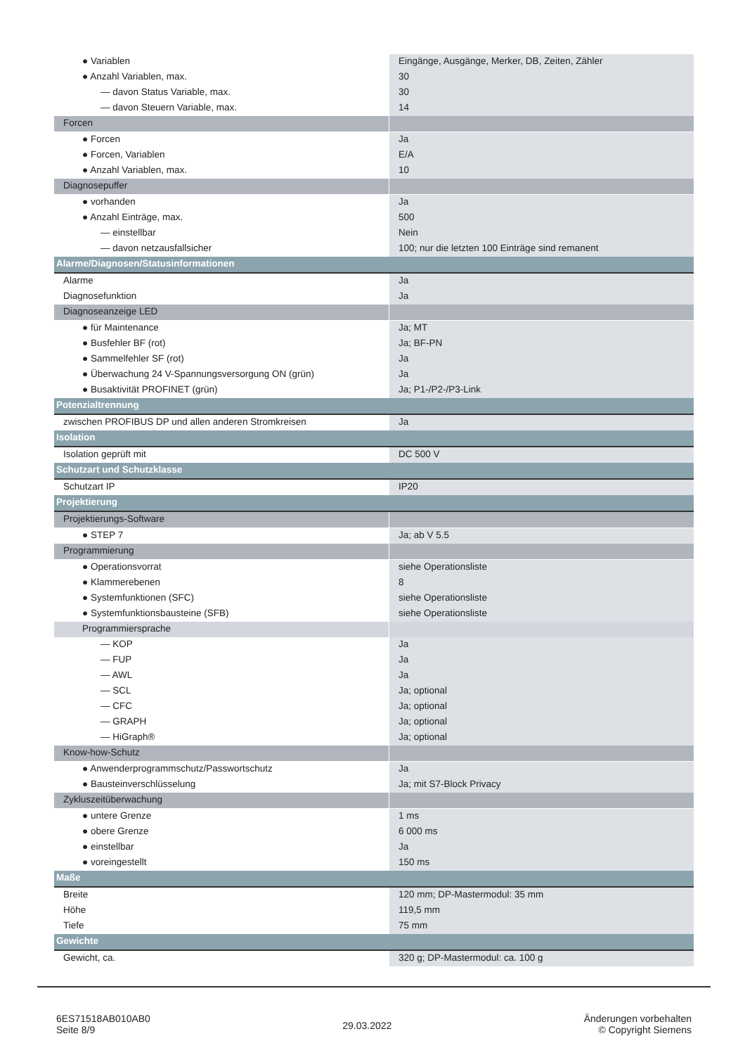| ● Variablen | Eingänge, Ausgänge, Merker, DB, Zeiten, Zähler |
| ● Anzahl Variablen, max. | 30 |
| — davon Status Variable, max. | 30 |
| — davon Steuern Variable, max. | 14 |
| Forcen | |
| ● Forcen | Ja |
| ● Forcen, Variablen | E/A |
| ● Anzahl Variablen, max. | 10 |
| Diagnosepuffer | |
| ● vorhanden | Ja |
| ● Anzahl Einträge, max. | 500 |
| — einstellbar | Nein |
| — davon netzausfallsicher | 100; nur die letzten 100 Einträge sind remanent |
| Alarme/Diagnosen/Statusinformationen | |
| Alarme | Ja |
| Diagnosefunktion | Ja |
| Diagnoseanzeige LED | |
| ● für Maintenance | Ja; MT |
| ● Busfehler BF (rot) | Ja; BF-PN |
| ● Sammelfehler SF (rot) | Ja |
| ● Überwachung 24 V-Spannungsversorgung ON (grün) | Ja |
| ● Busaktivität PROFINET (grün) | Ja; P1-/P2-/P3-Link |
| Potenzialtrennung | |
| zwischen PROFIBUS DP und allen anderen Stromkreisen | Ja |
| Isolation | |
| Isolation geprüft mit | DC 500 V |
| Schutzart und Schutzklasse | |
| Schutzart IP | IP20 |
| Projektierung | |
| Projektierungs-Software | |
| ● STEP 7 | Ja; ab V 5.5 |
| Programmierung | |
| ● Operationsvorrat | siehe Operationsliste |
| ● Klammerebenen | 8 |
| ● Systemfunktionen (SFC) | siehe Operationsliste |
| ● Systemfunktionsbausteine (SFB) | siehe Operationsliste |
| Programmiersprache | |
| — KOP | Ja |
| — FUP | Ja |
| — AWL | Ja |
| — SCL | Ja; optional |
| — CFC | Ja; optional |
| — GRAPH | Ja; optional |
| — HiGraph® | Ja; optional |
| Know-how-Schutz | |
| ● Anwenderprogrammschutz/Passwortschutz | Ja |
| ● Bausteinverschlüsselung | Ja; mit S7-Block Privacy |
| Zykluszeitüberwachung | |
| ● untere Grenze | 1 ms |
| ● obere Grenze | 6 000 ms |
| ● einstellbar | Ja |
| ● voreingestellt | 150 ms |
| Maße | |
| Breite | 120 mm; DP-Mastermodul: 35 mm |
| Höhe | 119,5 mm |
| Tiefe | 75 mm |
| Gewichte | |
| Gewicht, ca. | 320 g; DP-Mastermodul: ca. 100 g |
6ES71518AB010AB0
Seite 8/9
29.03.2022
Änderungen vorbehalten
© Copyright Siemens